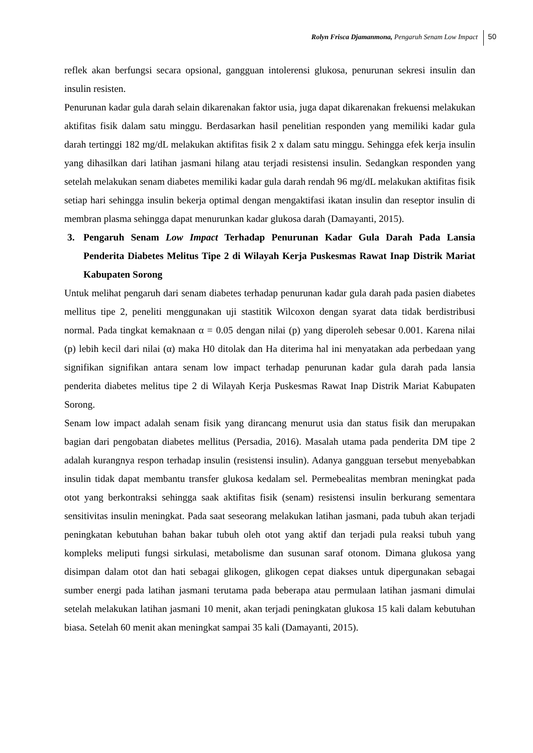Rolyn Frisca Djamanmona, Pengaruh Senam Low Impact 50
reflek akan berfungsi secara opsional, gangguan intolerensi glukosa, penurunan sekresi insulin dan insulin resisten.
Penurunan kadar gula darah selain dikarenakan faktor usia, juga dapat dikarenakan frekuensi melakukan aktifitas fisik dalam satu minggu. Berdasarkan hasil penelitian responden yang memiliki kadar gula darah tertinggi 182 mg/dL melakukan aktifitas fisik 2 x dalam satu minggu. Sehingga efek kerja insulin yang dihasilkan dari latihan jasmani hilang atau terjadi resistensi insulin. Sedangkan responden yang setelah melakukan senam diabetes memiliki kadar gula darah rendah 96 mg/dL melakukan aktifitas fisik setiap hari sehingga insulin bekerja optimal dengan mengaktifasi ikatan insulin dan reseptor insulin di membran plasma sehingga dapat menurunkan kadar glukosa darah (Damayanti, 2015).
3. Pengaruh Senam Low Impact Terhadap Penurunan Kadar Gula Darah Pada Lansia Penderita Diabetes Melitus Tipe 2 di Wilayah Kerja Puskesmas Rawat Inap Distrik Mariat Kabupaten Sorong
Untuk melihat pengaruh dari senam diabetes terhadap penurunan kadar gula darah pada pasien diabetes mellitus tipe 2, peneliti menggunakan uji stastitik Wilcoxon dengan syarat data tidak berdistribusi normal. Pada tingkat kemaknaan α = 0.05 dengan nilai (p) yang diperoleh sebesar 0.001. Karena nilai (p) lebih kecil dari nilai (α) maka H0 ditolak dan Ha diterima hal ini menyatakan ada perbedaan yang signifikan signifikan antara senam low impact terhadap penurunan kadar gula darah pada lansia penderita diabetes melitus tipe 2 di Wilayah Kerja Puskesmas Rawat Inap Distrik Mariat Kabupaten Sorong.
Senam low impact adalah senam fisik yang dirancang menurut usia dan status fisik dan merupakan bagian dari pengobatan diabetes mellitus (Persadia, 2016). Masalah utama pada penderita DM tipe 2 adalah kurangnya respon terhadap insulin (resistensi insulin). Adanya gangguan tersebut menyebabkan insulin tidak dapat membantu transfer glukosa kedalam sel. Permebealitas membran meningkat pada otot yang berkontraksi sehingga saak aktifitas fisik (senam) resistensi insulin berkurang sementara sensitivitas insulin meningkat. Pada saat seseorang melakukan latihan jasmani, pada tubuh akan terjadi peningkatan kebutuhan bahan bakar tubuh oleh otot yang aktif dan terjadi pula reaksi tubuh yang kompleks meliputi fungsi sirkulasi, metabolisme dan susunan saraf otonom. Dimana glukosa yang disimpan dalam otot dan hati sebagai glikogen, glikogen cepat diakses untuk dipergunakan sebagai sumber energi pada latihan jasmani terutama pada beberapa atau permulaan latihan jasmani dimulai setelah melakukan latihan jasmani 10 menit, akan terjadi peningkatan glukosa 15 kali dalam kebutuhan biasa. Setelah 60 menit akan meningkat sampai 35 kali (Damayanti, 2015).